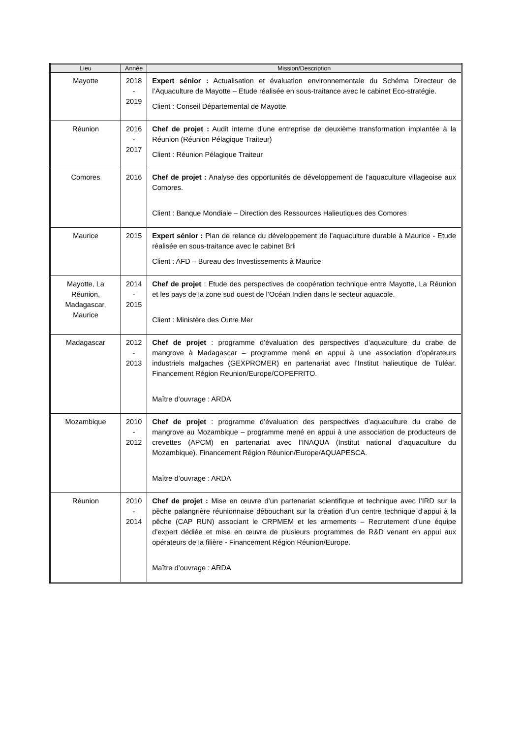| Lieu | Année | Mission/Description |
| --- | --- | --- |
| Mayotte | 2018 - 2019 | Expert sénior : Actualisation et évaluation environnementale du Schéma Directeur de l’Aquaculture de Mayotte – Etude réalisée en sous-traitance avec le cabinet Eco-stratégie. Client : Conseil Départemental de Mayotte |
| Réunion | 2016 - 2017 | Chef de projet : Audit interne d’une entreprise de deuxième transformation implantée à la Réunion (Réunion Pélagique Traiteur) Client : Réunion Pélagique Traiteur |
| Comores | 2016 | Chef de projet : Analyse des opportunités de développement de l’aquaculture villageoise aux Comores. Client : Banque Mondiale – Direction des Ressources Halieutiques des Comores |
| Maurice | 2015 | Expert sénior : Plan de relance du développement de l’aquaculture durable à Maurice - Etude réalisée en sous-traitance avec le cabinet Brli Client : AFD – Bureau des Investissements à Maurice |
| Mayotte, La Réunion, Madagascar, Maurice | 2014 - 2015 | Chef de projet : Etude des perspectives de coopération technique entre Mayotte, La Réunion et les pays de la zone sud ouest de l’Océan Indien dans le secteur aquacole. Client : Ministère des Outre Mer |
| Madagascar | 2012 - 2013 | Chef de projet : programme d’évaluation des perspectives d’aquaculture du crabe de mangrove à Madagascar – programme mené en appui à une association d’opérateurs industriels malgaches (GEXPROMER) en partenariat avec l’Institut halieutique de Tuléar. Financement Région Reunion/Europe/COPEFRITO. Maître d’ouvrage : ARDA |
| Mozambique | 2010 - 2012 | Chef de projet : programme d’évaluation des perspectives d’aquaculture du crabe de mangrove au Mozambique – programme mené en appui à une association de producteurs de crevettes (APCM) en partenariat avec l’INAQUA (Institut national d’aquaculture du Mozambique). Financement Région Réunion/Europe/AQUAPESCA. Maître d’ouvrage : ARDA |
| Réunion | 2010 - 2014 | Chef de projet : Mise en œuvre d’un partenariat scientifique et technique avec l’IRD sur la pêche palangrière réunionnaise débouchant sur la création d’un centre technique d’appui à la pêche (CAP RUN) associant le CRPMEM et les armements – Recrutement d’une équipe d’expert dédiée et mise en œuvre de plusieurs programmes de R&D venant en appui aux opérateurs de la filière - Financement Région Réunion/Europe. Maître d’ouvrage : ARDA |